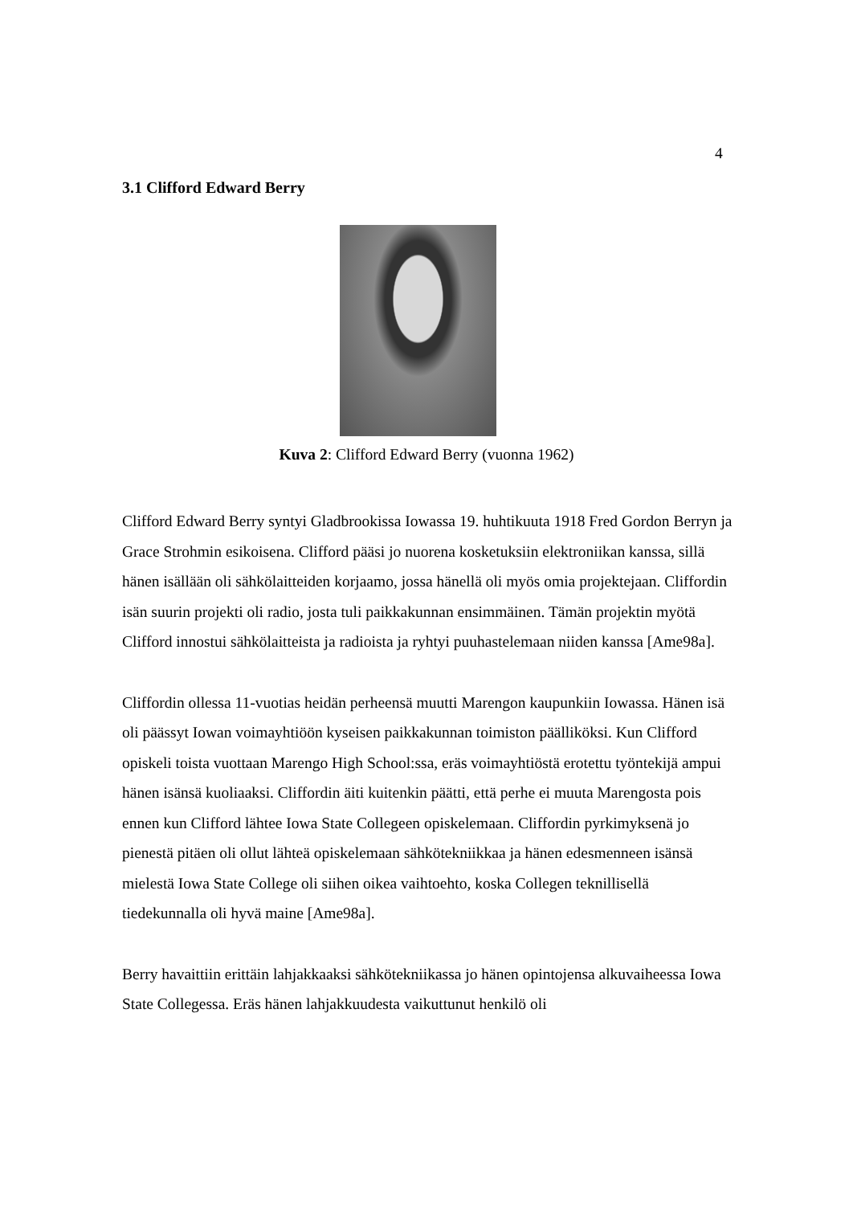4
3.1 Clifford Edward Berry
Kuva 2: Clifford Edward Berry (vuonna 1962)
Clifford Edward Berry syntyi Gladbrookissa Iowassa 19. huhtikuuta 1918 Fred Gordon Berryn ja Grace Strohmin esikoisena. Clifford pääsi jo nuorena kosketuksiin elektroniikan kanssa, sillä hänen isällään oli sähkölaitteiden korjaamo, jossa hänellä oli myös omia projektejaan. Cliffordin isän suurin projekti oli radio, josta tuli paikkakunnan ensimmäinen. Tämän projektin myötä Clifford innostui sähkölaitteista ja radioista ja ryhtyi puuhastelemaan niiden kanssa [Ame98a].
Cliffordin ollessa 11-vuotias heidän perheensä muutti Marengon kaupunkiin Iowassa. Hänen isä oli päässyt Iowan voimayhtiöön kyseisen paikkakunnan toimiston päälliköksi. Kun Clifford opiskeli toista vuottaan Marengo High School:ssa, eräs voimayhtiöstä erotettu työntekijä ampui hänen isänsä kuoliaaksi. Cliffordin äiti kuitenkin päätti, että perhe ei muuta Marengosta pois ennen kun Clifford lähtee Iowa State Collegeen opiskelemaan. Cliffordin pyrkimyksenä jo pienestä pitäen oli ollut lähteä opiskelemaan sähkötekniikkaa ja hänen edesmenneen isänsä mielestä Iowa State College oli siihen oikea vaihtoehto, koska Collegen teknillisellä tiedekunnalla oli hyvä maine [Ame98a].
Berry havaittiin erittäin lahjakkaaksi sähkötekniikassa jo hänen opintojensa alkuvaiheessa Iowa State Collegessa. Eräs hänen lahjakkuudesta vaikuttunut henkilö oli